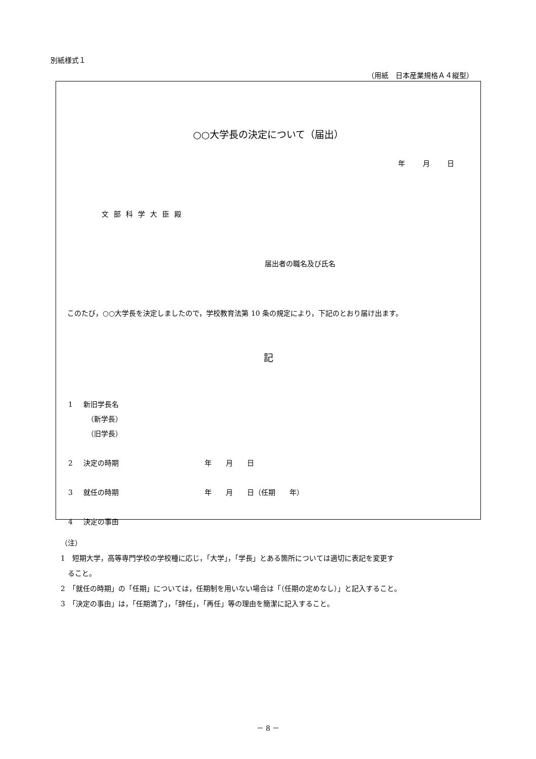別紙様式１
（用紙　日本産業規格Ａ４縦型）
○○大学長の決定について（届出）
年 月 日
文部科学大臣殿
届出者の職名及び氏名
このたび，○○大学長を決定しましたので，学校教育法第 10 条の規定により，下記のとおり届け出ます。
記
1 新旧学長名
　（新学長）
　（旧学長）
2 決定の時期 年　　月　　日
3 就任の時期 年　　月　　日（任期　　年）
4 決定の事由
（注）
1　短期大学，高等専門学校の学校種に応じ，「大学」，「学長」とある箇所については適切に表記を変更す
　ること。
2　「就任の時期」の「任期」については，任期制を用いない場合は「（任期の定めなし）」と記入すること。
3　「決定の事由」は，「任期満了」，「辞任」，「再任」等の理由を簡潔に記入すること。
－ 8 －